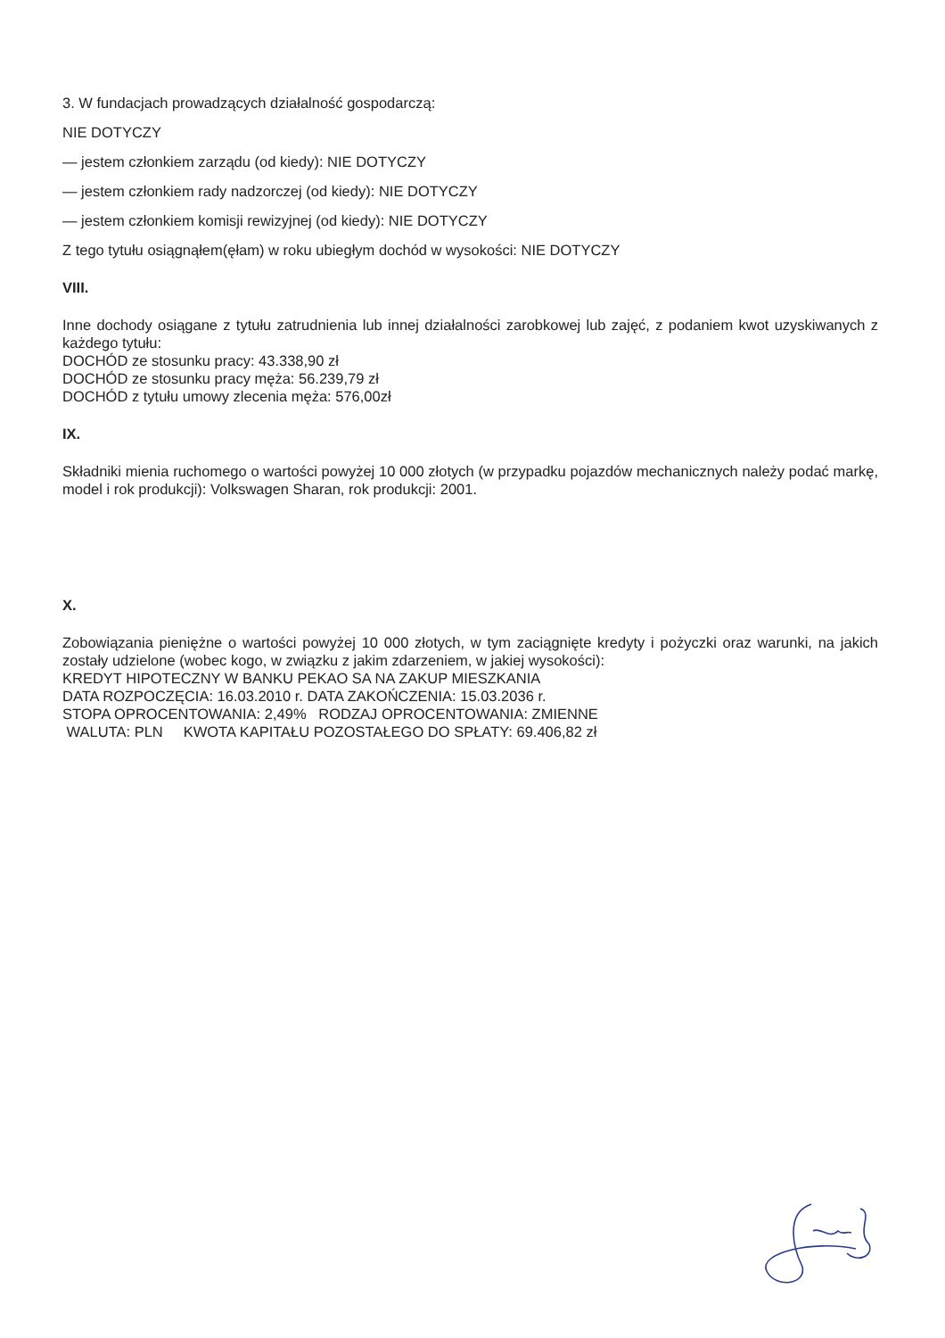3. W fundacjach prowadzących działalność gospodarczą:
NIE DOTYCZY
— jestem członkiem zarządu (od kiedy): NIE DOTYCZY
— jestem członkiem rady nadzorczej (od kiedy): NIE DOTYCZY
— jestem członkiem komisji rewizyjnej (od kiedy): NIE DOTYCZY
Z tego tytułu osiągnąłem(ęłam) w roku ubiegłym dochód w wysokości: NIE DOTYCZY
VIII.
Inne dochody osiągane z tytułu zatrudnienia lub innej działalności zarobkowej lub zajęć, z podaniem kwot uzyskiwanych z każdego tytułu:
DOCHÓD ze stosunku pracy: 43.338,90 zł
DOCHÓD ze stosunku pracy męża: 56.239,79 zł
DOCHÓD z tytułu umowy zlecenia męża: 576,00zł
IX.
Składniki mienia ruchomego o wartości powyżej 10 000 złotych (w przypadku pojazdów mechanicznych należy podać markę, model i rok produkcji): Volkswagen Sharan, rok produkcji: 2001.
X.
Zobowiązania pieniężne o wartości powyżej 10 000 złotych, w tym zaciągnięte kredyty i pożyczki oraz warunki, na jakich zostały udzielone (wobec kogo, w związku z jakim zdarzeniem, w jakiej wysokości):
KREDYT HIPOTECZNY W BANKU PEKAO SA NA ZAKUP MIESZKANIA
DATA ROZPOCZĘCIA: 16.03.2010 r. DATA ZAKOŃCZENIA: 15.03.2036 r.
STOPA OPROCENTOWANIA: 2,49% RODZAJ OPROCENTOWANIA: ZMIENNE
WALUTA: PLN KWOTA KAPITAŁU POZOSTAŁEGO DO SPŁATY: 69.406,82 zł